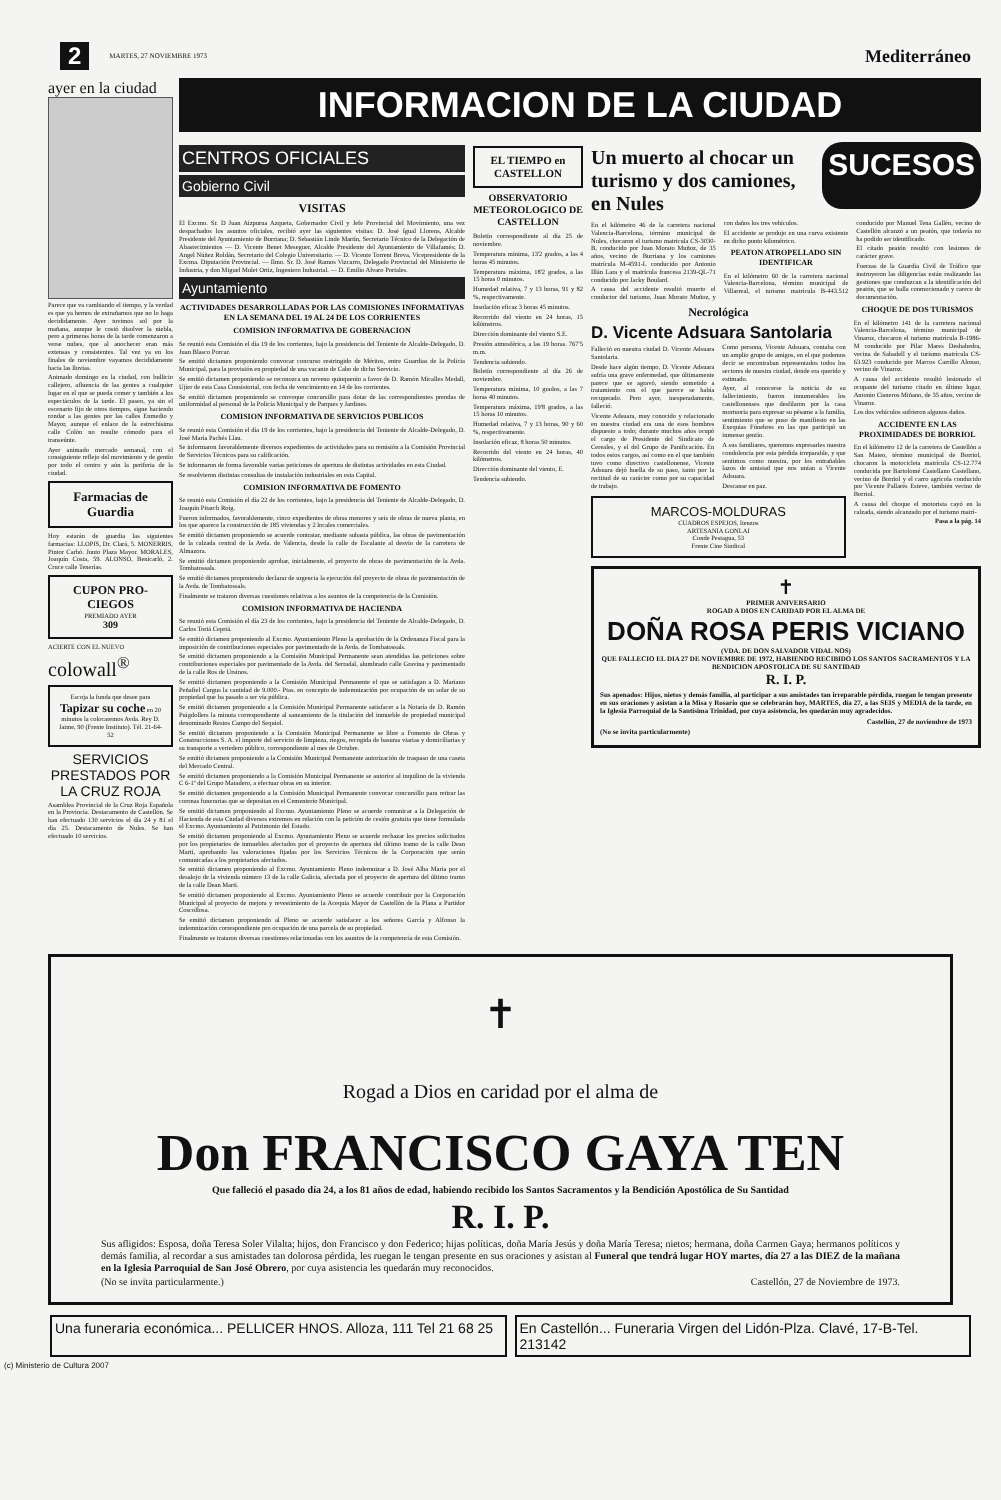2 MARTES, 27 NOVIEMBRE 1973 Mediterráneo
ayer en la ciudad
Parece que va cambiando el tiempo, y la verdad es que ya hemos de extrañarnos que no lo haga decididamente. Ayer tuvimos sol por la mañana, aunque le costó disolver la niebla, pero a primeras horas de la tarde comenzaron a verse nubes, que al anochecer eran más extensas y consistentes. Tal vez ya en los finales de noviembre vayamos decididamente hacia las lluvias.
Animado domingo en la ciudad, con bullicio callejero, afluencia de las gentes a cualquier lugar en el que se pueda comer y también a los espectáculos de la tarde. El paseo, ya sin el escenario fijo de otros tiempos, sigue haciendo rondar a las gentes por las calles Enmedio y Mayor, aunque el enlace de la estrechísima calle Colón no resulte cómodo para el transeúnte.
Ayer animado mercado semanal, con el consiguiente reflejo del movimiento y de gentío por todo el centro y aún la periferia de la ciudad.
Farmacias de Guardia
Hoy estarán de guardia las siguientes farmacias: LLOPIS, Dr. Clará, 5. MONERRIS, Pintor Carbó. Junto Plaza Mayor. MORALES, Joaquín Costa, 59. ALONSO, Benicarló, 2. Cruce calle Tenerías.
CUPON PRO-CIEGOS
PREMIADO AYER
309
ACIERTE CON EL NUEVO
colowall<sup>®</sup>
Escoja la funda que desee para Tapizar su coche en 20 minutos la colocaremos Avda. Rey D. Jaime, 90 (Frente Instituto). Tél. 21-64-52
SERVICIOS PRESTADOS POR LA CRUZ ROJA
Asamblea Provincial de la Cruz Roja Española en la Provincia. Destacamento de Castellón. Se han efectuado 130 servicios el día 24 y 81 el día 25. Destacamento de Nules. Se han efectuado 10 servicios.
INFORMACION DE LA CIUDAD
CENTROS OFICIALES
Gobierno Civil
VISITAS
El Excmo. Sr. D Juan Aizpurua Azqueta, Gobernador Civil y Jefe Provincial del Movimiento, una vez despachados los asuntos oficiales, recibió ayer las siguientes visitas: D. José Igual Llorens, Alcalde Presidente del Ayuntamiento de Burriana; D. Sebastián Linde Martín, Secretario Técnico de la Delegación de Abastecimientos — D. Vicente Benet Meseguer, Alcalde Presidente del Ayuntamiento de Villafamés; D. Angel Núñez Roldán, Secretario del Colegio Universitario. — D. Vicente Torrent Breva, Vicepresidente de la Excma. Diputación Provincial. — Ilmo. Sr. D. José Ramos Vizcarro, Delegado Provincial del Ministerio de Industria, y don Miguel Mulet Ortiz, Ingeniero Industrial. — D. Emilio Alvaro Portales.
Ayuntamiento
ACTIVIDADES DESARROLLADAS POR LAS COMISIONES INFORMATIVAS EN LA SEMANA DEL 19 AL 24 DE LOS CORRIENTES
COMISION INFORMATIVA DE GOBERNACION
Se reunió esta Comisión el día 19 de los corrientes, bajo la presidencia del Teniente de Alcalde-Delegado, D. Juan Blasco Porcar.
Se emitió dictamen proponiendo convocar concurso restringido de Méritos, entre Guardias de la Policía Municipal, para la provisión en propiedad de una vacante de Cabo de dicho Servicio.
Se emitió dictamen proponiendo se reconozca un noveno quinquenio a favor de D. Ramón Micalles Medall, Ujier de esta Casa Consistorial, con fecha de vencimiento en 14 de los corrientes.
Se emitió dictamen proponiendo se convoque concursillo para dotar de las correspondientes prendas de uniformidad al personal de la Policía Municipal y de Parques y Jardines.
COMISION INFORMATIVA DE SERVICIOS PUBLICOS
Se reunió esta Comisión el día 19 de los corrientes, bajo la presidencia del Teniente de Alcalde-Delegado, D. José María Pachés Llau.
Se informaron favorablemente diversos expedientes de actividades para su remisión a la Comisión Provincial de Servicios Técnicos para su calificación.
Se informaron de forma favorable varias peticiones de apertura de distintas actividades en esta Ciudad.
Se resolvieron distintas consultas de instalación industriales en esta Capital.
COMISION INFORMATIVA DE FOMENTO
Se reunió esta Comisión el día 22 de los corrientes, bajo la presidencia del Teniente de Alcalde-Delegado, D. Joaquín Pitarch Roig.
Fueron informados, favorablemente, cinco expedientes de obras menores y seis de obras de nueva planta, en los que aparece la construcción de 185 viviendas y 2 locales comerciales.
Se emitió dictamen proponiendo se acuerde contratar, mediante subasta pública, las obras de pavimentación de la calzada central de la Avda. de Valencia, desde la calle de Escalante al desvío de la carretera de Almazora.
Se emitió dictamen proponiendo aprobar, inicialmente, el proyecto de obras de pavimentación de la Avda. Tombatossals.
Se emitió dictamen proponiendo declarar de urgencia la ejecución del proyecto de obras de pavimentación de la Avda. de Tombatossals.
Finalmente se trataron diversas cuestiones relativas a los asuntos de la competencia de la Comisión.
COMISION INFORMATIVA DE HACIENDA
Se reunió esta Comisión el día 23 de los corrientes, bajo la presidencia del Teniente de Alcalde-Delegado, D. Carlos Toriá Cepriá.
Se emitió dictamen proponiendo al Excmo. Ayuntamiento Pleno la aprobación de la Ordenanza Fiscal para la imposición de contribuciones especiales por pavimentado de la Avda. de Tombatossals.
Se emitió dictamen proponiendo a la Comisión Municipal Permanente sean atendidas las peticiones sobre contribuciones especiales por pavimentado de la Avda. del Serradal, alumbrado calle Gravina y pavimentado de la calle Ros de Ursinos.
Se emitió dictamen proponiendo a la Comisión Municipal Permanente el que se satisfagan a D. Mariano Peñafiel Cargus la cantidad de 9.000.- Ptas. en concepto de indemnización por ocupación de un solar de su propiedad que ha pasado a ser vía pública.
Se emitió dictamen proponiendo a la Comisión Municipal Permanente satisfacer a la Notaría de D. Ramón Puigdollers la minuta correspondiente al saneamiento de la titulación del inmueble de propiedad municipal denominado Restos Campo del Sequiol.
Se emitió dictamen proponiendo a la Comisión Municipal Permanente se libre a Fomento de Obras y Construcciones S. A. el importe del servicio de limpieza, riegos, recogida de basuras viarias y domiciliarias y su transporte a vertedero público, correspondiente al mes de Octubre.
Se emitió dictamen proponiendo a la Comisión Municipal Permanente autorización de traspaso de una caseta del Mercado Central.
Se emitió dictamen proponiendo a la Comisión Municipal Permanente se autorice al inquilino de la vivienda C 6-1º del Grupo Matadero, a efectuar obras en su interior.
Se emitió dictamen proponiendo a la Comisión Municipal Permanente convocar concursillo para retirar las coronas funerarias que se depositan en el Cementerio Municipal.
Se emitió dictamen proponiendo al Excmo. Ayuntamiento Pleno se acuerde comunicar a la Delegación de Hacienda de esta Ciudad diversos extremos en relación con la petición de cesión gratuita que tiene formulada el Excmo. Ayuntamiento al Patrimonio del Estado.
Se emitió dictamen proponiendo al Excmo. Ayuntamiento Pleno se acuerde rechazar los precios solicitados por los propietarios de inmuebles afectados por el proyecto de apertura del último tramo de la calle Dean Martí, aprobando las valoraciones fijadas por los Servicios Técnicos de la Corporación que serán comunicadas a los propietarios afectados.
Se emitió dictamen proponiendo al Excmo. Ayuntamiento Pleno indemnizar a D. José Alba María por el desalojo de la vivienda número 13 de la calle Galicia, afectada por el proyecto de apertura del último tramo de la calle Dean Martí.
Se emitió dictamen proponiendo al Excmo. Ayuntamiento Pleno se acuerde contribuir por la Corporación Municipal al proyecto de mejora y revestimiento de la Acequia Mayor de Castellón de la Plana a Partidor Coscollosa.
Se emitió dictamen proponiendo al Pleno se acuerde satisfacer a los señores García y Alfonso la indemnización correspondiente pro ocupación de una parcela de su propiedad.
Finalmente se trataron diversas cuestiones relacionadas con los asuntos de la competencia de esta Comisión.
EL TIEMPO en CASTELLON
OBSERVATORIO METEOROLOGICO DE CASTELLON
Boletín correspondiente al día 25 de noviembre.
Temperatura mínima, 13'2 grados, a las 4 horas 45 minutos.
Temperatura máxima, 18'2 grados, a las 15 horas 0 minutos.
Humedad relativa, 7 y 13 horas, 91 y 82 %, respectivamente.
Insolación eficaz 3 horas 45 minutos.
Recorrido del viento en 24 horas, 15 kilómetros.
Dirección dominante del viento S.E.
Presión atmosférica, a las 19 horas. 767'5 m.m.
Tendencia subiendo.
Boletín correspondiente al día 26 de noviembre.
Temperatura mínima, 10 grados, a las 7 horas 40 minutos.
Temperatura máxima, 19'8 grados, a las 15 horas 10 minutos.
Humedad relativa, 7 y 13 horas, 90 y 60 %, respectivamente.
Insolación eficaz, 8 horas 50 minutos.
Recorrido del viento en 24 horas, 40 kilómetros.
Dirección dominante del viento, E.
Tendencia subiendo.
Un muerto al chocar un turismo y dos camiones, en Nules
SUCESOS
En el kilómetro 46 de la carretera nacional Valencia-Barcelona, término municipal de Nules, chocaron el turismo matrícula CS-3030-B, conducido por Juan Morato Muñoz, de 35 años, vecino de Burriana y los camiones matrícula M-4591-L conducido por Antonio Illán Lara y el matrícula francesa 2139-QL-71 conducido por Jacky Boulard.
A causa del accidente resultó muerto el conductor del turismo, Juan Morato Muñoz, y con daños los tres vehículos.
El accidente se produjo en una curva existente en dicho punto kilométrico.
PEATON ATROPELLADO SIN IDENTIFICAR
En el kilómetro 60 de la carretera nacional Valencia-Barcelona, término municipal de Villarreal, el turismo matrícula B-443.512 conducido por Manuel Tena Gallén, vecino de Castellón alcanzó a un peatón, que todavía no ha podido ser identificado.
El citado peatón resultó con lesiones de carácter grave.
Fuerzas de la Guardia Civil de Tráfico que instruyeron las diligencias están realizando las gestiones que conduzcan a la identificación del peatón, que se halla conmocionado y carece de documentación.
Necrológica
D. Vicente Adsuara Santolaria
Falleció en nuestra ciudad D. Vicente Adsuara Santolaria.
Desde hace algún tiempo, D. Vicente Adsuara sufría una grave enfermedad, que últimamente parece que se agravó, siendo sometido a tratamiento con el que parece se había recuperado. Pero ayer, inesperadamente, falleció.
Vicente Adsuara, muy conocido y relacionado en nuestra ciudad era una de esos hombres dispuesto a todo; durante muchos años ocupó el cargo de Presidente del Sindicato de Cereales, y el del Grupo de Panificación. En todos estos cargos, así como en el que también tuvo como directivo castellonense, Vicente Adsuara dejó huella de su paso, tanto por la rectitud de su carácter como por su capacidad de trabajo.
Como persona, Vicente Adsuara, contaba con un amplio grupo de amigos, en el que podemos decir se encontraban representados todos los sectores de nuestra ciudad, donde era querido y estimado.
Ayer, al conocerse la noticia de su fallecimiento, fueron innumerables los castellonenses que desfilaron por la casa mortuoria para expresar su pésame a la familia, sentimiento que se puso de manifiesto en las Exequias Fúnebres en las que participó un inmenso gentío.
A sus familiares, queremos expresarles nuestra condolencia por esta pérdida irreparable, y que sentimos como nuestra, por los entrañables lazos de amistad que nos unían a Vicente Adsuara.
Descanse en paz.
MARCOS-MOLDURAS
CUADROS ESPEJOS, lienzos
ARTESANIA GONLAI
Conde Pestagua, 53
Frente Cine Sindical
CHOQUE DE DOS TURISMOS
En el kilómetro 141 de la carretera nacional Valencia-Barcelona, término municipal de Vinaroz, chocaron el turismo matrícula B-1986-M conducido por Pilar Mares Deshabedra, vecina de Sabadell y el turismo matrícula CS-63.923 conducido por Marcos Carrillo Alonso, vecino de Vinaroz.
A causa del accidente resultó lesionado el ocupante del turismo citado en último lugar, Antonio Cisneros Miñano, de 35 años, vecino de Vinaroz.
Los dos vehículos sufrieron algunos daños.
ACCIDENTE EN LAS PROXIMIDADES DE BORRIOL
En el kilómetro 12 de la carretera de Castellón a San Mateo, término municipal de Borriol, chocaron la motocicleta matrícula CS-12.774 conducida por Bartolomé Castellano Castellano, vecino de Borriol y el carro agrícola conducido por Vicente Pallarés Esteve, también vecino de Borriol.
A causa del choque el motorista cayó en la calzada, siendo alcanzado por el turismo matrí-
Pasa a la pág. 14
✝
PRIMER ANIVERSARIO
ROGAD A DIOS EN CARIDAD POR EL ALMA DE
DOÑA ROSA PERIS VICIANO
(VDA. DE DON SALVADOR VIDAL NOS)
QUE FALLECIO EL DIA 27 DE NOVIEMBRE DE 1972, HABIENDO RECIBIDO LOS SANTOS SACRAMENTOS Y LA BENDICION APOSTOLICA DE SU SANTIDAD
R. I. P.
Sus apenados: Hijos, nietos y demás familia, al participar a sus amistades tan irreparable pérdida, ruegan le tengan presente en sus oraciones y asistan a la Misa y Rosario que se celebrarán hoy, MARTES, día 27, a las SEIS y MEDIA de la tarde, en la Iglesia Parroquial de la Santísima Trinidad, por cuya asistencia, les quedarán muy agradecidos.
Castellón, 27 de noviembre de 1973
(No se invita particularmente)
✝
Rogad a Dios en caridad por el alma de
Don FRANCISCO GAYA TEN
Que falleció el pasado día 24, a los 81 años de edad, habiendo recibido los Santos Sacramentos y la Bendición Apostólica de Su Santidad
R. I. P.
Sus afligidos: Esposa, doña Teresa Soler Vilalta; hijos, don Francisco y don Federico; hijas políticas, doña María Jesús y doña María Teresa; nietos; hermana, doña Carmen Gaya; hermanos políticos y demás familia, al recordar a sus amistades tan dolorosa pérdida, les ruegan le tengan presente en sus oraciones y asistan al Funeral que tendrá lugar HOY martes, día 27 a las DIEZ de la mañana en la Iglesia Parroquial de San José Obrero, por cuya asistencia les quedarán muy reconocidos.
(No se invita particularmente.) Castellón, 27 de Noviembre de 1973.
Una funeraria económica... PELLICER HNOS. Alloza, 111 Tel 21 68 25
En Castellón... Funeraria Virgen del Lidón-Plza. Clavé, 17-B-Tel. 213142
(c) Ministerio de Cultura 2007